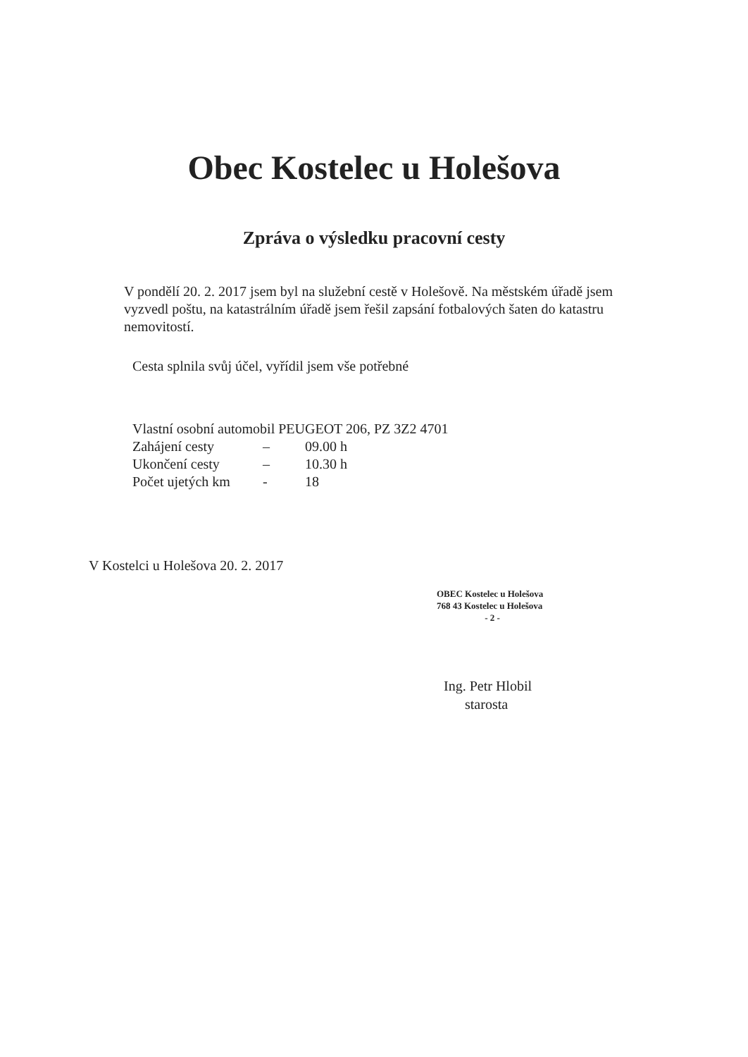Obec Kostelec u Holešova
Zpráva o výsledku pracovní cesty
V pondělí 20. 2. 2017 jsem byl na služební cestě v Holešově. Na městském úřadě jsem vyzvedl poštu, na katastrálním úřadě jsem řešil zapsání fotbalových šaten do katastru nemovitostí.
Cesta splnila svůj účel, vyřídil jsem vše potřebné
Vlastní osobní automobil PEUGEOT 206, PZ 3Z2 4701
| Zahájení cesty | – | 09.00 h |
| Ukončení cesty | – | 10.30 h |
| Počet ujetých km | - | 18 |
V Kostelci u Holešova 20. 2. 2017
OBEC Kostelec u Holešova
768 43 Kostelec u Holešova
- 2 -
Ing. Petr Hlobil
starosta